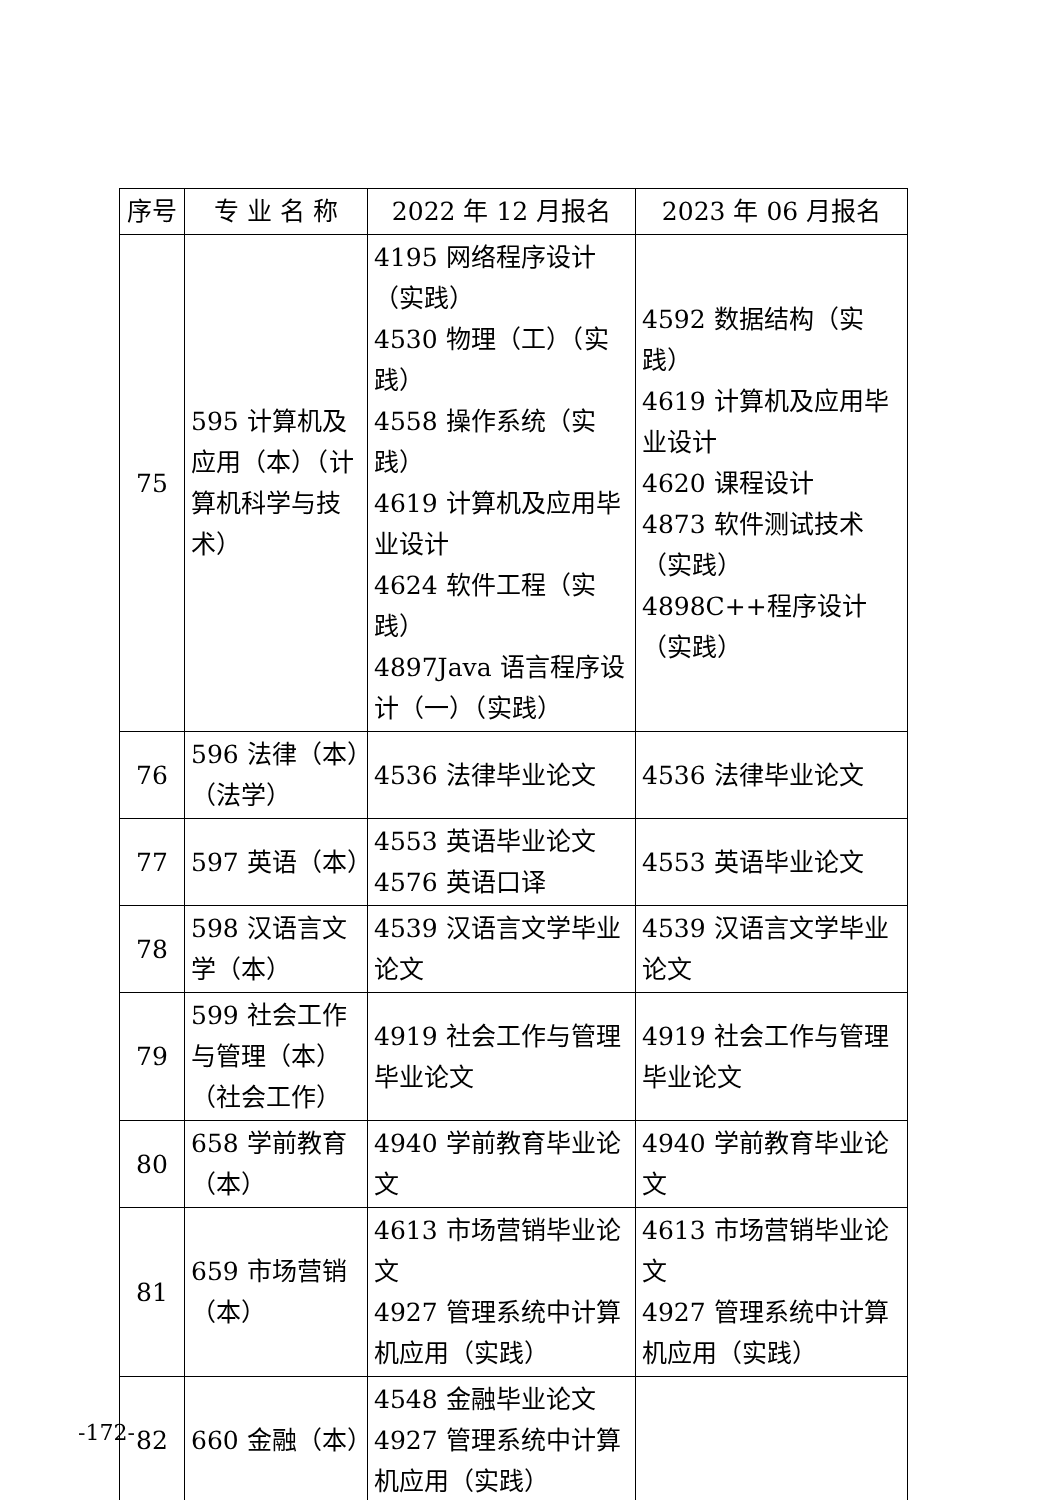| 序号 | 专 业 名 称 | 2022 年 12 月报名 | 2023 年 06 月报名 |
| --- | --- | --- | --- |
| 75 | 595 计算机及应用（本）（计算机科学与技术） | 4195 网络程序设计（实践） 4530 物理（工）（实践） 4558 操作系统（实践） 4619 计算机及应用毕业设计 4624 软件工程（实践） 4897Java 语言程序设计（一）（实践） | 4592 数据结构（实践） 4619 计算机及应用毕业设计 4620 课程设计 4873 软件测试技术（实践） 4898C++程序设计（实践） |
| 76 | 596 法律（本）（法学） | 4536 法律毕业论文 | 4536 法律毕业论文 |
| 77 | 597 英语（本） | 4553 英语毕业论文 4576 英语口译 | 4553 英语毕业论文 |
| 78 | 598 汉语言文学（本） | 4539 汉语言文学毕业论文 | 4539 汉语言文学毕业论文 |
| 79 | 599 社会工作与管理（本）（社会工作） | 4919 社会工作与管理毕业论文 | 4919 社会工作与管理毕业论文 |
| 80 | 658 学前教育（本） | 4940 学前教育毕业论文 | 4940 学前教育毕业论文 |
| 81 | 659 市场营销（本） | 4613 市场营销毕业论文 4927 管理系统中计算机应用（实践） | 4613 市场营销毕业论文 4927 管理系统中计算机应用（实践） |
| 82 | 660 金融（本） | 4548 金融毕业论文 4927 管理系统中计算机应用（实践） | |
-172-